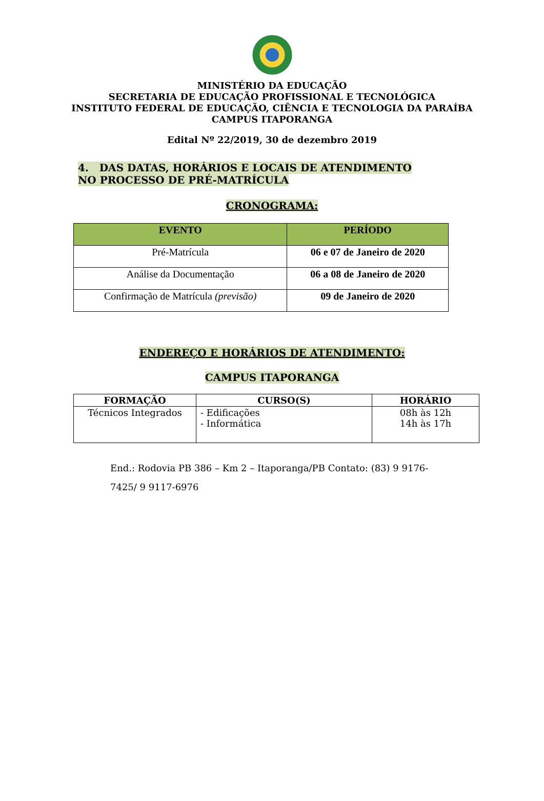MINISTÉRIO DA EDUCAÇÃO
SECRETARIA DE EDUCAÇÃO PROFISSIONAL E TECNOLÓGICA
INSTITUTO FEDERAL DE EDUCAÇÃO, CIÊNCIA E TECNOLOGIA DA PARAÍBA
CAMPUS ITAPORANGA
Edital Nº 22/2019, 30 de dezembro 2019
4. DAS DATAS, HORÁRIOS E LOCAIS DE ATENDIMENTO NO PROCESSO DE PRÉ-MATRÍCULA
CRONOGRAMA:
| EVENTO | PERÍODO |
| --- | --- |
| Pré-Matrícula | 06 e 07 de Janeiro de 2020 |
| Análise da Documentação | 06 a 08 de Janeiro de 2020 |
| Confirmação de Matrícula (previsão) | 09 de Janeiro de 2020 |
ENDEREÇO E HORÁRIOS DE ATENDIMENTO:
CAMPUS ITAPORANGA
| FORMAÇÃO | CURSO(S) | HORÁRIO |
| --- | --- | --- |
| Técnicos Integrados | - Edificações - Informática | 08h às 12h 14h às 17h |
End.: Rodovia PB 386 – Km 2 – Itaporanga/PB Contato: (83) 9 9176-7425/ 9 9117-6976